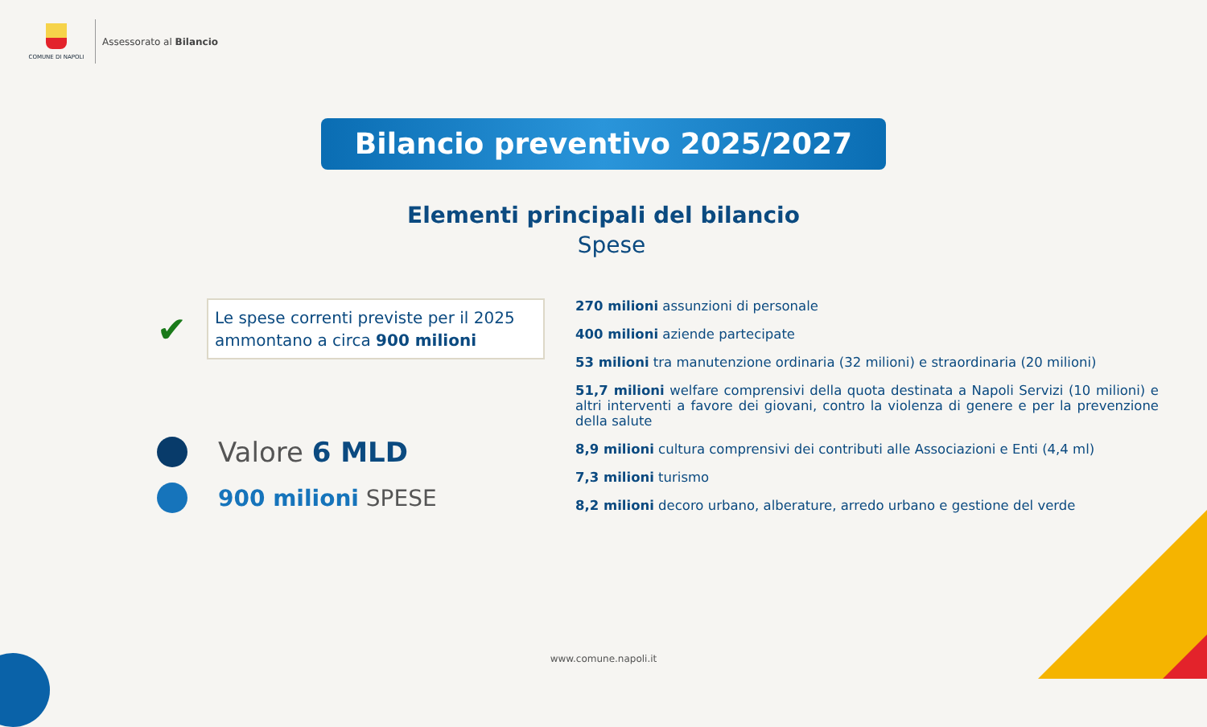COMUNE DI NAPOLI
Assessorato al Bilancio
Bilancio preventivo 2025/2027
Elementi principali del bilancio
Spese
✔
Le spese correnti previste per il 2025 ammontano a circa 900 milioni
Valore 6 MLD
900 milioni SPESE
270 milioni assunzioni di personale
400 milioni aziende partecipate
53 milioni tra manutenzione ordinaria (32 milioni) e straordinaria (20 milioni)
51,7 milioni welfare comprensivi della quota destinata a Napoli Servizi (10 milioni) e altri interventi a favore dei giovani, contro la violenza di genere e per la prevenzione della salute
8,9 milioni cultura comprensivi dei contributi alle Associazioni e Enti (4,4 ml)
7,3 milioni turismo
8,2 milioni decoro urbano, alberature, arredo urbano e gestione del verde
www.comune.napoli.it